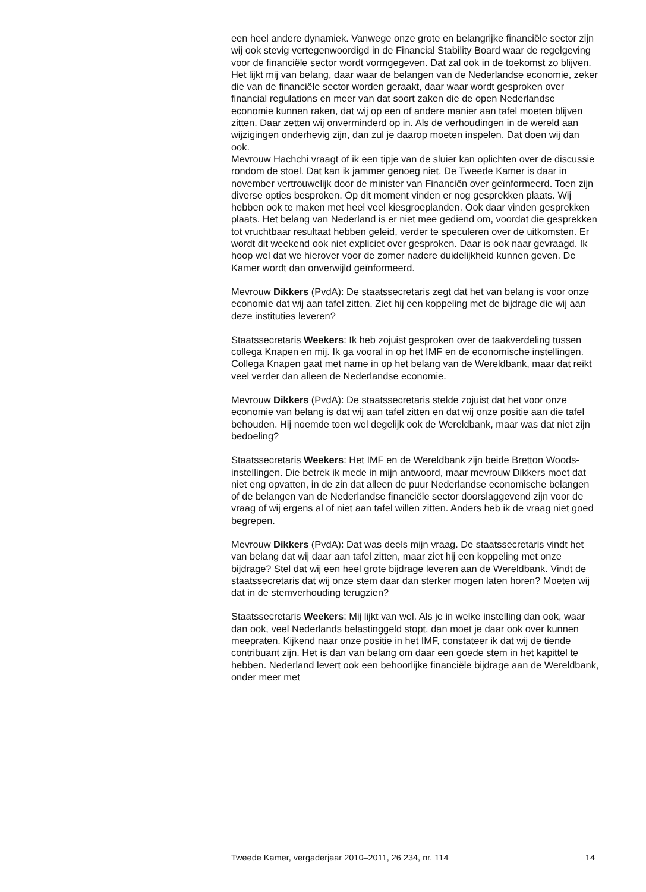een heel andere dynamiek. Vanwege onze grote en belangrijke financiële sector zijn wij ook stevig vertegenwoordigd in de Financial Stability Board waar de regelgeving voor de financiële sector wordt vormgegeven. Dat zal ook in de toekomst zo blijven. Het lijkt mij van belang, daar waar de belangen van de Nederlandse economie, zeker die van de financiële sector worden geraakt, daar waar wordt gesproken over financial regulations en meer van dat soort zaken die de open Nederlandse economie kunnen raken, dat wij op een of andere manier aan tafel moeten blijven zitten. Daar zetten wij onverminderd op in. Als de verhoudingen in de wereld aan wijzigingen onderhevig zijn, dan zul je daarop moeten inspelen. Dat doen wij dan ook.
Mevrouw Hachchi vraagt of ik een tipje van de sluier kan oplichten over de discussie rondom de stoel. Dat kan ik jammer genoeg niet. De Tweede Kamer is daar in november vertrouwelijk door de minister van Financiën over geïnformeerd. Toen zijn diverse opties besproken. Op dit moment vinden er nog gesprekken plaats. Wij hebben ook te maken met heel veel kiesgroeplanden. Ook daar vinden gesprekken plaats. Het belang van Nederland is er niet mee gediend om, voordat die gesprekken tot vruchtbaar resultaat hebben geleid, verder te speculeren over de uitkomsten. Er wordt dit weekend ook niet expliciet over gesproken. Daar is ook naar gevraagd. Ik hoop wel dat we hierover voor de zomer nadere duidelijkheid kunnen geven. De Kamer wordt dan onverwijld geïnformeerd.
Mevrouw Dikkers (PvdA): De staatssecretaris zegt dat het van belang is voor onze economie dat wij aan tafel zitten. Ziet hij een koppeling met de bijdrage die wij aan deze instituties leveren?
Staatssecretaris Weekers: Ik heb zojuist gesproken over de taakverdeling tussen collega Knapen en mij. Ik ga vooral in op het IMF en de economische instellingen. Collega Knapen gaat met name in op het belang van de Wereldbank, maar dat reikt veel verder dan alleen de Nederlandse economie.
Mevrouw Dikkers (PvdA): De staatssecretaris stelde zojuist dat het voor onze economie van belang is dat wij aan tafel zitten en dat wij onze positie aan die tafel behouden. Hij noemde toen wel degelijk ook de Wereldbank, maar was dat niet zijn bedoeling?
Staatssecretaris Weekers: Het IMF en de Wereldbank zijn beide Bretton Woods-instellingen. Die betrek ik mede in mijn antwoord, maar mevrouw Dikkers moet dat niet eng opvatten, in de zin dat alleen de puur Nederlandse economische belangen of de belangen van de Nederlandse financiële sector doorslaggevend zijn voor de vraag of wij ergens al of niet aan tafel willen zitten. Anders heb ik de vraag niet goed begrepen.
Mevrouw Dikkers (PvdA): Dat was deels mijn vraag. De staatssecretaris vindt het van belang dat wij daar aan tafel zitten, maar ziet hij een koppeling met onze bijdrage? Stel dat wij een heel grote bijdrage leveren aan de Wereldbank. Vindt de staatssecretaris dat wij onze stem daar dan sterker mogen laten horen? Moeten wij dat in de stemverhouding terugzien?
Staatssecretaris Weekers: Mij lijkt van wel. Als je in welke instelling dan ook, waar dan ook, veel Nederlands belastinggeld stopt, dan moet je daar ook over kunnen meepraten. Kijkend naar onze positie in het IMF, constateer ik dat wij de tiende contribuant zijn. Het is dan van belang om daar een goede stem in het kapittel te hebben. Nederland levert ook een behoorlijke financiële bijdrage aan de Wereldbank, onder meer met
Tweede Kamer, vergaderjaar 2010–2011, 26 234, nr. 114 14